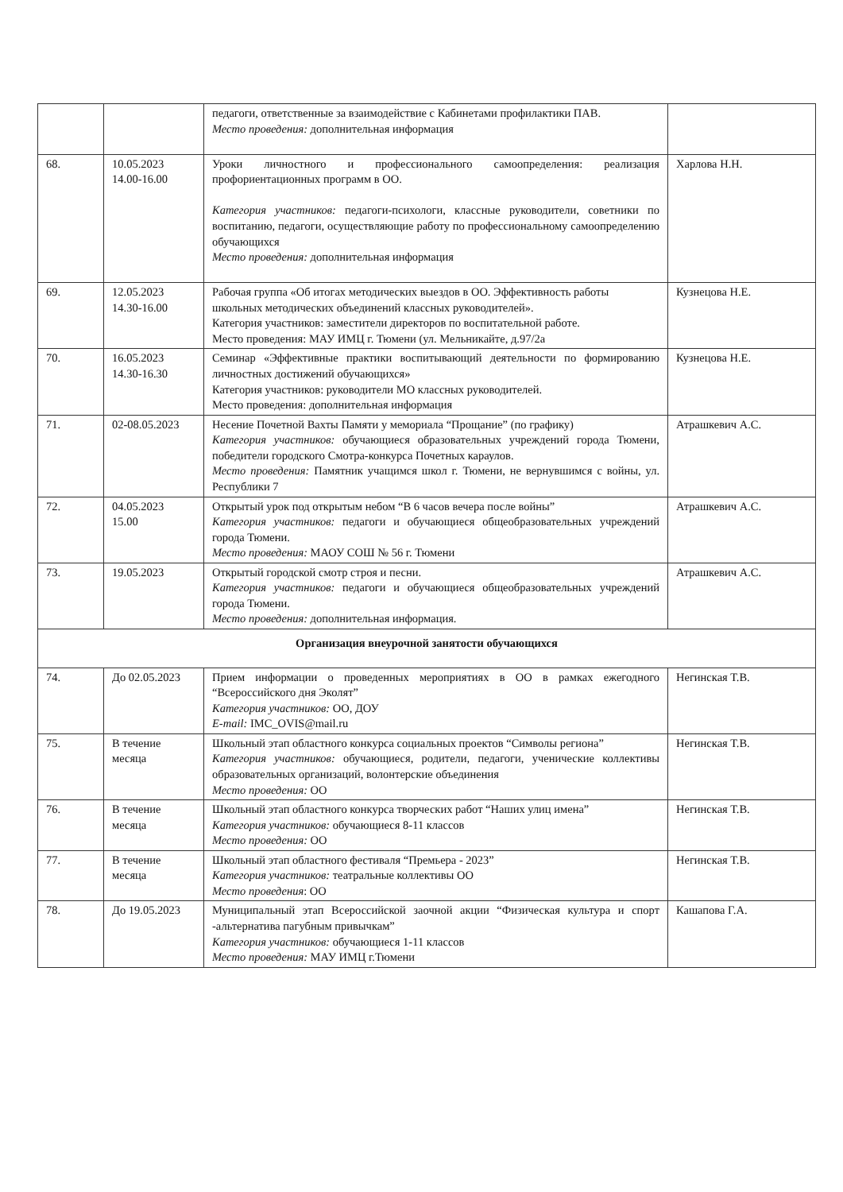| | | педагоги, ответственные за взаимодействие с Кабинетами профилактики ПАВ. Место проведения: дополнительная информация | |
| 68. | 10.05.2023 14.00-16.00 | Уроки личностного и профессионального самоопределения: реализация профориентационных программ в ОО. Категория участников: педагоги-психологи, классные руководители, советники по воспитанию, педагоги, осуществляющие работу по профессиональному самоопределению обучающихся Место проведения: дополнительная информация | Харлова Н.Н. |
| 69. | 12.05.2023 14.30-16.00 | Рабочая группа «Об итогах методических выездов в ОО. Эффективность работы школьных методических объединений классных руководителей». Категория участников: заместители директоров по воспитательной работе. Место проведения: МАУ ИМЦ г. Тюмени (ул. Мельникайте, д.97/2а | Кузнецова Н.Е. |
| 70. | 16.05.2023 14.30-16.30 | Семинар «Эффективные практики воспитывающий деятельности по формированию личностных достижений обучающихся» Категория участников: руководители МО классных руководителей. Место проведения: дополнительная информация | Кузнецова Н.Е. |
| 71. | 02-08.05.2023 | Несение Почетной Вахты Памяти у мемориала “Прощание” (по графику) Категория участников: обучающиеся образовательных учреждений города Тюмени, победители городского Смотра-конкурса Почетных караулов. Место проведения: Памятник учащимся школ г. Тюмени, не вернувшимся с войны, ул. Республики 7 | Атрашкевич А.С. |
| 72. | 04.05.2023 15.00 | Открытый урок под открытым небом “В 6 часов вечера после войны” Категория участников: педагоги и обучающиеся общеобразовательных учреждений города Тюмени. Место проведения: МАОУ СОШ № 56 г. Тюмени | Атрашкевич А.С. |
| 73. | 19.05.2023 | Открытый городской смотр строя и песни. Категория участников: педагоги и обучающиеся общеобразовательных учреждений города Тюмени. Место проведения: дополнительная информация. | Атрашкевич А.С. |
| Организация внеурочной занятости обучающихся | | | |
| 74. | До 02.05.2023 | Прием информации о проведенных мероприятиях в ОО в рамках ежегодного “Всероссийского дня Эколят” Категория участников: ОО, ДОУ E-mail: IMC_OVIS@mail.ru | Негинская Т.В. |
| 75. | В течение месяца | Школьный этап областного конкурса социальных проектов “Символы региона” Категория участников: обучающиеся, родители, педагоги, ученические коллективы образовательных организаций, волонтерские объединения Место проведения: ОО | Негинская Т.В. |
| 76. | В течение месяца | Школьный этап областного конкурса творческих работ “Наших улиц имена” Категория участников: обучающиеся 8-11 классов Место проведения: ОО | Негинская Т.В. |
| 77. | В течение месяца | Школьный этап областного фестиваля “Премьера - 2023” Категория участников: театральные коллективы ОО Место проведения : ОО | Негинская Т.В. |
| 78. | До 19.05.2023 | Муниципальный этап Всероссийской заочной акции “Физическая культура и спорт -альтернатива пагубным привычкам” Категория участников: обучающиеся 1-11 классов Место проведения: МАУ ИМЦ г.Тюмени | Кашапова Г.А. |